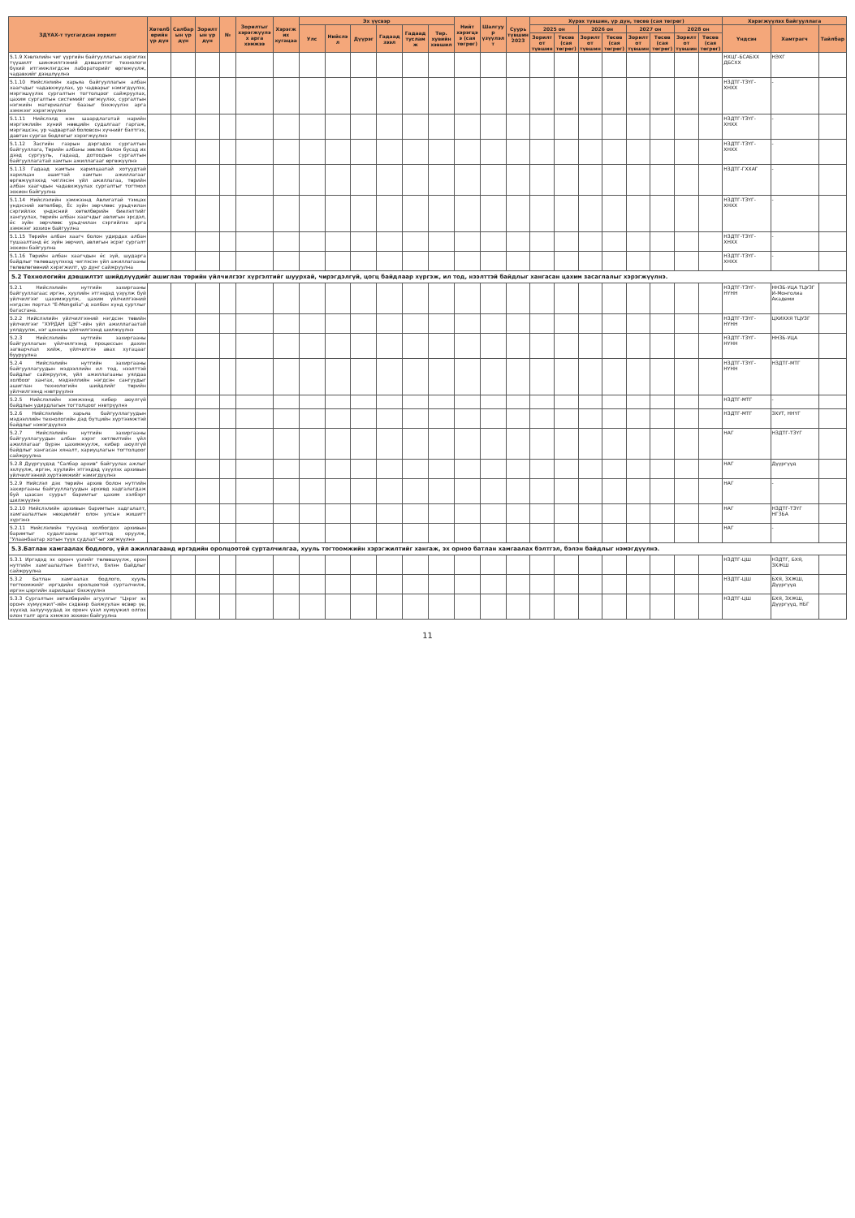| ЗДҮАХ-т тусгагдсан зорилт | Хөтөлбөрийн үр дүн | Салбарын үр дүн | Зорилтын үр дүн | № | Зорилтыг хэрэгжүүлэх арга хэмжээ | Хэрэгжих хугацаа | Эх үүсвэр | | | | | | Нийт хэрэгцээ (сая төгрөг) | Шалгуур үзүүлэлт | Суурь түвшин 2023 | Хүрэх түвшин, үр дүн, төсөв (сая төгрөг) | | | | | | | | Хэрэгжүүлэх байгууллага | | |
| --- | --- | --- | --- | --- | --- | --- | --- | --- | --- | --- | --- | --- | --- | --- | --- | --- | --- | --- | --- | --- | --- | --- | --- | --- | --- | --- |
| | | | | | | | Улс | Нийслэл | Дүүрэг | Гадаад зээл | Гадаад тусламж | Тер. хувийн хэвшил | | | | 2025 он | | 2026 он | | 2027 он | | 2028 он | | Үндсэн | Хамтрагч | Тайлбар |
| | | | | | | | | | | | | | | | | Зорилтот түвшин | Төсөв (сая төгрөг) | Зорилтот түвшин | Төсөв (сая төгрөг) | Зорилтот түвшин | Төсөв (сая төгрөг) | Зорилтот түвшин | Төсөв (сая төгрөг) | | | |
| 5.1.9 Хэвлэлийн чиг үүргийн байгууллагын хэрэглэх түүшилт шинжилгээний дэвшилтэт технологи бүхий итгэмжлэгдсэн лабораторийг өргөжүүлж, чадавхийг дээшлүүлнэ | | | | | | | | | | | | | | | | | | | | | | | | НХЦГ-БСАБХХ ДБСХХ | НЭХГ | |
| 5.1.10 Нийслэлийн харьяа байгууллагын албан хаагчдыг чадавхжуулах, ур чадварыг нэмэгдүүлэх, мэргэшүүлэх сургалтын тогтолцоог сайжруулах, цахим сургалтын системийг хөгжүүлэх, сургалтын нэгжийн материаллаг баазыг бэхжүүлэх арга хэмжээг хэрэгжүүлнэ | | | | | | | | | | | | | | | | | | | | | | | | НЗДТГ-ТЗҮГ-ХНХХ | - | |
| 5.1.11 Нийслэлд нэн шаардлагатай нарийн мэргэжлийн хүний нөөцийн судалгааг гаргаж, мэргэшсэн, ур чадвартай боловсон хүчнийг бэлтгэх, давтан сургах бодлогыг хэрэгжүүлнэ | | | | | | | | | | | | | | | | | | | | | | | | НЗДТГ-ТЗҮГ-ХНХХ | - | |
| 5.1.12 Засгийн газрын дэргэдэх сургалтын байгууллага, Төрийн албаны зөвлөл болон бусад их дээд сургууль, гадаад, дотоодын сургалтын байгууллагатай хамтын ажиллагааг өргөжүүлнэ | | | | | | | | | | | | | | | | | | | | | | | | НЗДТГ-ТЗҮГ-ХНХХ | - | |
| 5.1.13 Гадаад хамтын харилцаатай хотуудтай харилцан ашигтай хамтын ажиллагааг өргөжүүлэхэд чиглэсэн үйл ажиллагаа, төрийн албан хаагчдын чадавхжуулах сургалтыг тогтмол зохион байгуулна | | | | | | | | | | | | | | | | | | | | | | | | НЗДТГ-ГХХАГ | - | |
| 5.1.14 Нийслэлийн хэмжээнд Авлигатай тэмцэх үндэсний хөтөлбөр, Ёс зүйн зөрчлөөс урьдчилан сэргийлэх үндэсний хөтөлбөрийн биелэлтийг хангуулах, төрийн албан хаагчдыг авлигын эрсдэл, ёс зүйн зөрчлөөс урьдчилан сэргийлэх арга хэмжээг зохион байгуулна | | | | | | | | | | | | | | | | | | | | | | | | НЗДТГ-ТЗҮГ-ХНХХ | - | |
| 5.1.15 Төрийн албан хаагч болон удирдах албан тушаалтанд ёс зүйн зөрчил, авлигын эсрэг сургалт зохион байгуулна | | | | | | | | | | | | | | | | | | | | | | | | НЗДТГ-ТЗҮГ-ХНХХ | - | |
| 5.1.16 Төрийн албан хаагчдын ёс зүй, шударга байдлыг төлөвшүүлэхэд чиглэсэн үйл ажиллагааны төлөвлөгөөний хэрэгжилт, үр дүнг сайжруулна | | | | | | | | | | | | | | | | | | | | | | | | НЗДТГ-ТЗҮГ-ХНХХ | - | |
| 5.2 Технологийн дэвшилтэт шийдлүүдийг ашиглан төрийн үйлчилгээг хүргэлтийг шуурхай, чирэгдэлгүй, цогц байдлаар хүргэж, ил тод, нээлттэй байдлыг хангасан цахим засаглалыг хэрэгжүүлнэ. | | | | | | | | | | | | | | | | | | | | | | | | | | |
| 5.2.1 Нийслэлийн нутгийн захиргааны байгууллагаас иргэн, хуулийн этгээдэд үзүүлж буй үйлчилгээг цахимжуулж, цахим үйлчилгээний нэгдсэн портал "E-Mongolia"-д холбон хүнд суртлыг багасгана. | | | | | | | | | | | | | | | | | | | | | | | | НЗДТГ-ТЗҮГ-НҮНН | ННЗБ-УЦА ТЦУЗГ И-Монголиа Академи | |
| 5.2.2 Нийслэлийн үйлчилгээний нэгдсэн төвийн үйлчилгээг "ХУРДАН ЦЭГ"-ийн үйл ажиллагаатай уялдуулж, нэг цонхны үйлчилгээнд шилжүүлнэ | | | | | | | | | | | | | | | | | | | | | | | | НЗДТГ-ТЗҮГ-НҮНН | ЦХИХХЯ ТЦУЗГ | |
| 5.2.3 Нийслэлийн нутгийн захиргааны байгууллагын үйлчилгээнд процессын дахин загварчлал хийж, үйлчилгээ авах хугацааг бууруулна | | | | | | | | | | | | | | | | | | | | | | | | НЗДТГ-ТЗҮГ-НҮНН | ННЗБ-УЦА | |
| 5.2.4 Нийслэлийн нутгийн захиргааны байгууллагуудын мэдээллийн ил тод, нээлттэй байдлыг сайжруулж, үйл ажиллагааны уялдаа холбоог хангах, мэдээллийн нэгдсэн сангуудыг ашиглан технологийн шийдлийг төрийн үйлчилгээнд нэвтрүүлнэ | | | | | | | | | | | | | | | | | | | | | | | | НЗДТГ-ТЗҮГ-НҮНН | НЗДТГ-МТГ | |
| 5.2.5 Нийслэлийн хэмжээнд кибер аюулгүй байдлын удирдлагын тогтолцоог нэвтрүүлнэ | | | | | | | | | | | | | | | | | | | | | | | | НЗДТГ-МТГ | - | |
| 5.2.6 Нийслэлийн харьяа байгууллагуудын мэдээллийн технологийн дэд бүтцийн хүртээмжтэй байдлыг нэмэгдүүлнэ | | | | | | | | | | | | | | | | | | | | | | | | НЗДТГ-МТГ | ЗХУТ, ННҮГ | |
| 5.2.7 Нийслэлийн нутгийн захиргааны байгууллагуудын албан хэрэг хөтлөлтийн үйл ажиллагааг бүрэн цахимжуулж, кибер аюулгүй байдлыг хангасан хяналт, хариуцлагын тогтолцоог сайжруулна | | | | | | | | | | | | | | | | | | | | | | | | НАГ | НЗДТГ-ТЗҮГ | |
| 5.2.8 Дүүргүүдэд "Салбар архив" байгуулах ажлыг эхлүүлж, иргэн, хуулийн этгээдэд үзүүлэх архивын үйлчилгээний хүртээмжийг нэмэгдүүлнэ | | | | | | | | | | | | | | | | | | | | | | | | НАГ | Дүүргүүд | |
| 5.2.9 Нийслэл дэх төрийн архив болон нутгийн захиргааны байгууллагуудын архивд хадгалагдаж буй цаасан суурьт баримтыг цахим хэлбэрт шилжүүлнэ | | | | | | | | | | | | | | | | | | | | | | | | НАГ | - | |
| 5.2.10 Нийслэлийн архивын баримтын хадгалалт, хамгаалалтын нөхцөлийг олон улсын жишигт хүргэнэ | | | | | | | | | | | | | | | | | | | | | | | | НАГ | НЗДТГ-ТЗҮГ НГЗБА | |
| 5.2.11 Нийслэлийн түүхэнд холбогдох архивын баримтыг судалгааны эргэлтэд оруулж, "Улаанбаатар хотын түүх судлал"-ыг хөгжүүлнэ | | | | | | | | | | | | | | | | | | | | | | | | НАГ | - | |
| 5.3.Батлан хамгаалах бодлого, үйл ажиллагаанд иргэдийн оролцоотой сурталчилгаа, хууль тогтоомжийн хэрэгжилтийг хангаж, эх орноо батлан хамгаалах бэлтгэл, бэлэн байдлыг нэмэгдүүлнэ. | | | | | | | | | | | | | | | | | | | | | | | | | | |
| 5.3.1 Иргэдэд эх оронч үзлийг төлөвшүүлж, орон нутгийн хамгаалалтын бэлтгэл, бэлэн байдлыг сайжруулна | | | | | | | | | | | | | | | | | | | | | | | | НЗДТГ-ЦШ | НЗДТГ, БХЯ, ЗХЖШ | |
| 5.3.2 Батлан хамгаалах бодлого, хууль тогтоомжийг иргэдийн оролцоотой сурталчилж, иргэн цэргийн харилцааг бэхжүүлнэ | | | | | | | | | | | | | | | | | | | | | | | | НЗДТГ-ЦШ | БХЯ, ЗХЖШ, Дүүргүүд | |
| 5.3.3 Сургалтын хөтөлбөрийн агуулгыг "Цэрэг эх оронч хүмүүжил"-ийн сэдвээр баяжуулан өсвөр үе, хүүхэд залуучуудад эх оронч үзэл хүмүүжил олгох олон талт арга хэмжээ зохион байгуулна | | | | | | | | | | | | | | | | | | | | | | | | НЗДТГ-ЦШ | БХЯ, ЗХЖШ, Дүүргүүд, НБГ | |
11